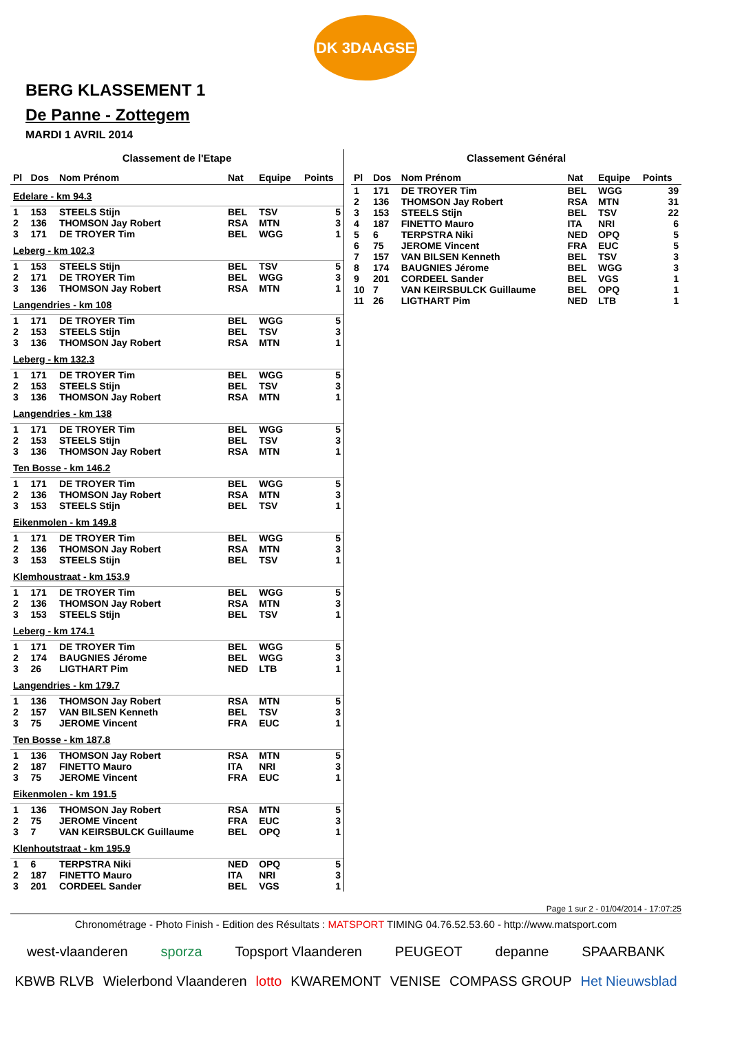DK 3DAAGSE
BERG KLASSEMENT 1
De Panne - Zottegem
MARDI 1 AVRIL 2014
Classement de l'Etape
| Pl | Dos | Nom Prénom | Nat | Equipe | Points |
| --- | --- | --- | --- | --- | --- |
| Edelare - km 94.3 | | | | | |
| 1 | 153 | STEELS Stijn | BEL | TSV | 5 |
| 2 | 136 | THOMSON Jay Robert | RSA | MTN | 3 |
| 3 | 171 | DE TROYER Tim | BEL | WGG | 1 |
| Leberg - km 102.3 | | | | | |
| 1 | 153 | STEELS Stijn | BEL | TSV | 5 |
| 2 | 171 | DE TROYER Tim | BEL | WGG | 3 |
| 3 | 136 | THOMSON Jay Robert | RSA | MTN | 1 |
| Langendries - km 108 | | | | | |
| 1 | 171 | DE TROYER Tim | BEL | WGG | 5 |
| 2 | 153 | STEELS Stijn | BEL | TSV | 3 |
| 3 | 136 | THOMSON Jay Robert | RSA | MTN | 1 |
| Leberg - km 132.3 | | | | | |
| 1 | 171 | DE TROYER Tim | BEL | WGG | 5 |
| 2 | 153 | STEELS Stijn | BEL | TSV | 3 |
| 3 | 136 | THOMSON Jay Robert | RSA | MTN | 1 |
| Langendries - km 138 | | | | | |
| 1 | 171 | DE TROYER Tim | BEL | WGG | 5 |
| 2 | 153 | STEELS Stijn | BEL | TSV | 3 |
| 3 | 136 | THOMSON Jay Robert | RSA | MTN | 1 |
| Ten Bosse - km 146.2 | | | | | |
| 1 | 171 | DE TROYER Tim | BEL | WGG | 5 |
| 2 | 136 | THOMSON Jay Robert | RSA | MTN | 3 |
| 3 | 153 | STEELS Stijn | BEL | TSV | 1 |
| Eikenmolen - km 149.8 | | | | | |
| 1 | 171 | DE TROYER Tim | BEL | WGG | 5 |
| 2 | 136 | THOMSON Jay Robert | RSA | MTN | 3 |
| 3 | 153 | STEELS Stijn | BEL | TSV | 1 |
| Klemhoustraat - km 153.9 | | | | | |
| 1 | 171 | DE TROYER Tim | BEL | WGG | 5 |
| 2 | 136 | THOMSON Jay Robert | RSA | MTN | 3 |
| 3 | 153 | STEELS Stijn | BEL | TSV | 1 |
| Leberg - km 174.1 | | | | | |
| 1 | 171 | DE TROYER Tim | BEL | WGG | 5 |
| 2 | 174 | BAUGNIES Jérome | BEL | WGG | 3 |
| 3 | 26 | LIGTHART Pim | NED | LTB | 1 |
| Langendries - km 179.7 | | | | | |
| 1 | 136 | THOMSON Jay Robert | RSA | MTN | 5 |
| 2 | 157 | VAN BILSEN Kenneth | BEL | TSV | 3 |
| 3 | 75 | JEROME Vincent | FRA | EUC | 1 |
| Ten Bosse - km 187.8 | | | | | |
| 1 | 136 | THOMSON Jay Robert | RSA | MTN | 5 |
| 2 | 187 | FINETTO Mauro | ITA | NRI | 3 |
| 3 | 75 | JEROME Vincent | FRA | EUC | 1 |
| Eikenmolen - km 191.5 | | | | | |
| 1 | 136 | THOMSON Jay Robert | RSA | MTN | 5 |
| 2 | 75 | JEROME Vincent | FRA | EUC | 3 |
| 3 | 7 | VAN KEIRSBULCK Guillaume | BEL | OPQ | 1 |
| Klenhoutstraat - km 195.9 | | | | | |
| 1 | 6 | TERPSTRA Niki | NED | OPQ | 5 |
| 2 | 187 | FINETTO Mauro | ITA | NRI | 3 |
| 3 | 201 | CORDEEL Sander | BEL | VGS | 1 |
Classement Général
| Pl | Dos | Nom Prénom | Nat | Equipe | Points |
| --- | --- | --- | --- | --- | --- |
| 1 | 171 | DE TROYER Tim | BEL | WGG | 39 |
| 2 | 136 | THOMSON Jay Robert | RSA | MTN | 31 |
| 3 | 153 | STEELS Stijn | BEL | TSV | 22 |
| 4 | 187 | FINETTO Mauro | ITA | NRI | 6 |
| 5 | 6 | TERPSTRA Niki | NED | OPQ | 5 |
| 6 | 75 | JEROME Vincent | FRA | EUC | 5 |
| 7 | 157 | VAN BILSEN Kenneth | BEL | TSV | 3 |
| 8 | 174 | BAUGNIES Jérome | BEL | WGG | 3 |
| 9 | 201 | CORDEEL Sander | BEL | VGS | 1 |
| 10 | 7 | VAN KEIRSBULCK Guillaume | BEL | OPQ | 1 |
| 11 | 26 | LIGTHART Pim | NED | LTB | 1 |
Page 1 sur 2 - 01/04/2014 - 17:07:25
Chronométrage - Photo Finish - Edition des Résultats : MATSPORT TIMING 04.76.52.53.60 - http://www.matsport.com
west-vlaanderen sporza Topsport Vlaanderen PEUGEOT depanne SPAARBANK
KBWB RLVB Wielerbond Vlaanderen lotto KWAREMONT VENISE COMPASS GROUP Het Nieuwsblad